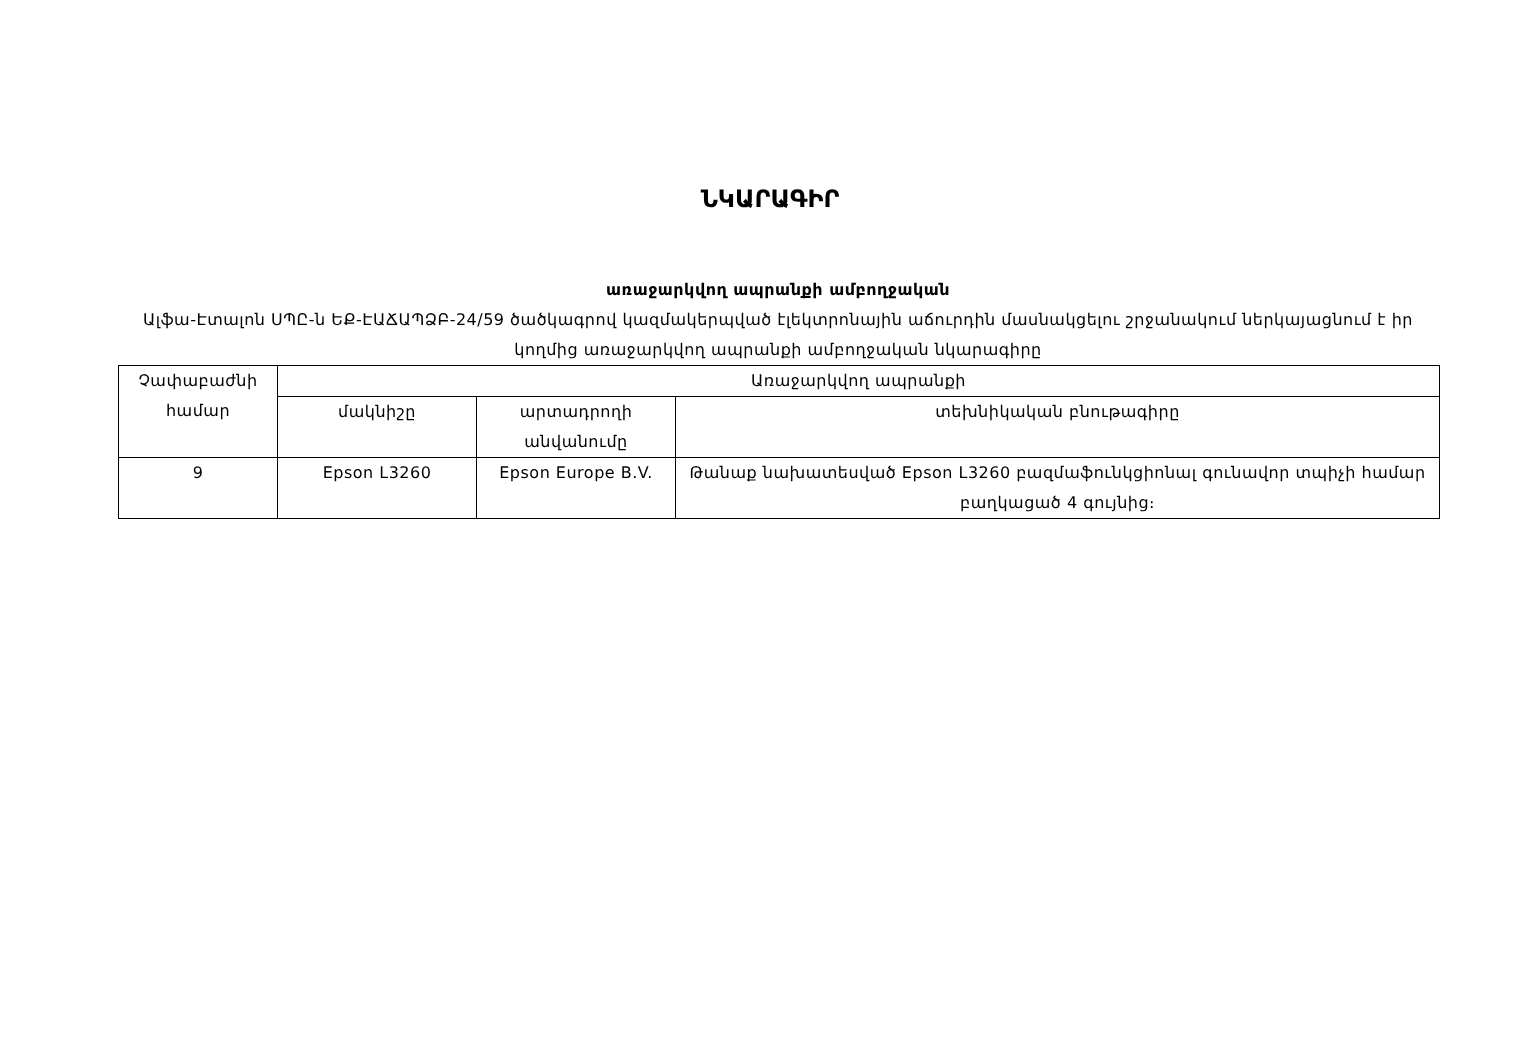ՆԿԱՐԱԳԻՐ
առաջարկվող ապրանքի ամբողջական
Ալֆա-Էտալոն ՍՊԸ-ն ԵՔ-ԷԱՃԱՊՁԲ-24/59 ծածկագրով կազմակերպված էլեկտրոնային աճուրդին մասնակցելու շրջանակում ներկայացնում է իր կողմից առաջարկվող ապրանքի ամբողջական նկարագիրը
| Չափաբաժնի համար | Առաջարկվող ապրանքի | | |
| --- | --- | --- | --- |
| | մակնիշը | արտադրողի անվանումը | տեխնիկական բնութագիրը |
| 9 | Epson L3260 | Epson Europe B.V. | Թանաք նախատեսված Epson L3260 բազմաֆունկցիոնալ գունավոր տպիչի համար բաղկացած 4 գույնից։ |